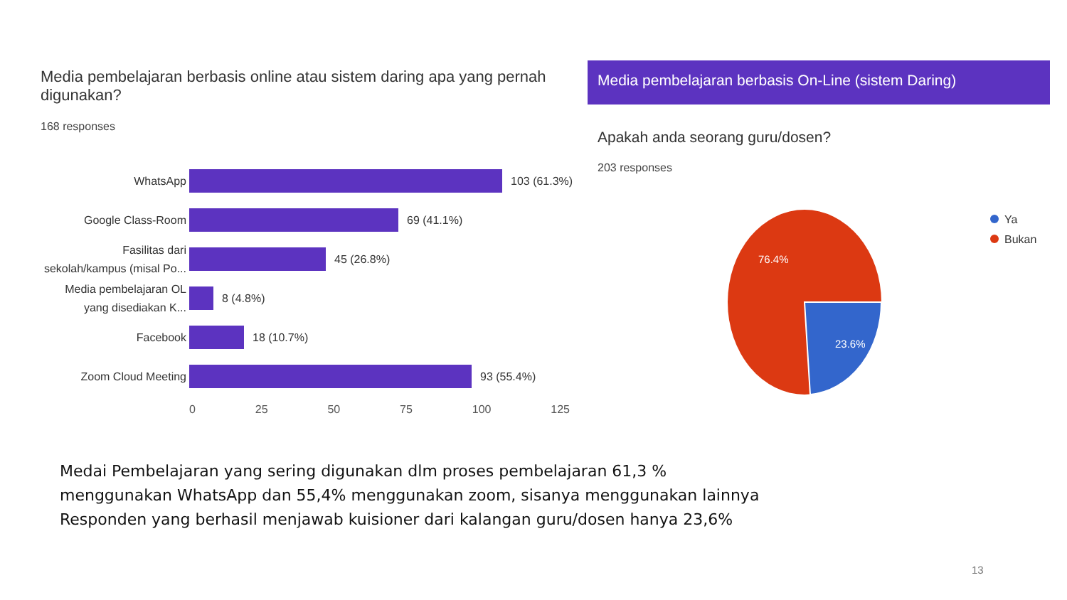Media pembelajaran berbasis online atau sistem daring apa yang pernah digunakan?
168 responses
WhatsApp
103 (61.3%)
Google Class-Room
69 (41.1%)
Fasilitas dari sekolah/kampus (misal Po...
45 (26.8%)
Media pembelajaran OL yang disediakan K...
8 (4.8%)
Facebook
18 (10.7%)
Zoom Cloud Meeting
93 (55.4%)
0 25 50 75 100 125
Media pembelajaran berbasis On-Line (sistem Daring)
Apakah anda seorang guru/dosen?
203 responses
76.4%
23.6%
Ya
Bukan
Medai Pembelajaran yang sering digunakan dlm proses pembelajaran 61,3 %
menggunakan WhatsApp dan 55,4% menggunakan zoom, sisanya menggunakan lainnya
Responden yang berhasil menjawab kuisioner dari kalangan guru/dosen hanya 23,6%
13